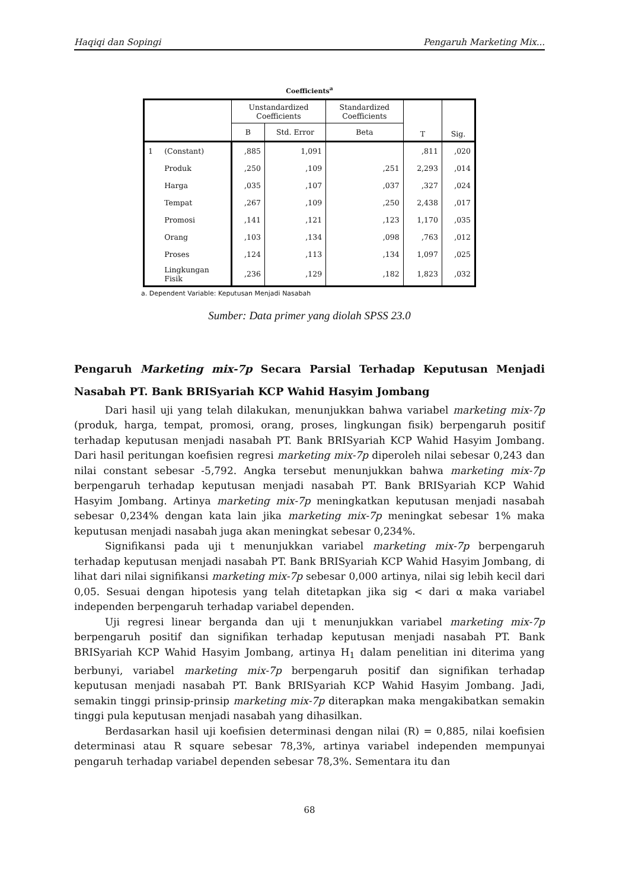Haqiqi dan Sopingi Pengaruh Marketing Mix...
Coefficients<sup>a</sup>
| | | Unstandardized Coefficients | | Standardized Coefficients | T | Sig. | |
| --- | --- | --- | --- | --- | --- | --- | --- |
| | | | B | Std. Error | | | Beta |
| 1 | (Constant) | ,885 | 1,091 | | ,811 | ,020 | |
| | Produk | ,250 | ,109 | ,251 | 2,293 | ,014 | |
| | Harga | ,035 | ,107 | ,037 | ,327 | ,024 | |
| | Tempat | ,267 | ,109 | ,250 | 2,438 | ,017 | |
| | Promosi | ,141 | ,121 | ,123 | 1,170 | ,035 | |
| | Orang | ,103 | ,134 | ,098 | ,763 | ,012 | |
| | Proses | ,124 | ,113 | ,134 | 1,097 | ,025 | |
| | Lingkungan Fisik | ,236 | ,129 | ,182 | 1,823 | ,032 | |
a. Dependent Variable: Keputusan Menjadi Nasabah
Sumber: Data primer yang diolah SPSS 23.0
Pengaruh Marketing mix-7p Secara Parsial Terhadap Keputusan Menjadi Nasabah PT. Bank BRISyariah KCP Wahid Hasyim Jombang
Dari hasil uji yang telah dilakukan, menunjukkan bahwa variabel marketing mix-7p (produk, harga, tempat, promosi, orang, proses, lingkungan fisik) berpengaruh positif terhadap keputusan menjadi nasabah PT. Bank BRISyariah KCP Wahid Hasyim Jombang. Dari hasil peritungan koefisien regresi marketing mix-7p diperoleh nilai sebesar 0,243 dan nilai constant sebesar -5,792. Angka tersebut menunjukkan bahwa marketing mix-7p berpengaruh terhadap keputusan menjadi nasabah PT. Bank BRISyariah KCP Wahid Hasyim Jombang. Artinya marketing mix-7p meningkatkan keputusan menjadi nasabah sebesar 0,234% dengan kata lain jika marketing mix-7p meningkat sebesar 1% maka keputusan menjadi nasabah juga akan meningkat sebesar 0,234%.
Signifikansi pada uji t menunjukkan variabel marketing mix-7p berpengaruh terhadap keputusan menjadi nasabah PT. Bank BRISyariah KCP Wahid Hasyim Jombang, di lihat dari nilai signifikansi marketing mix-7p sebesar 0,000 artinya, nilai sig lebih kecil dari 0,05. Sesuai dengan hipotesis yang telah ditetapkan jika sig < dari α maka variabel independen berpengaruh terhadap variabel dependen.
Uji regresi linear berganda dan uji t menunjukkan variabel marketing mix-7p berpengaruh positif dan signifikan terhadap keputusan menjadi nasabah PT. Bank BRISyariah KCP Wahid Hasyim Jombang, artinya H<sub>1</sub> dalam penelitian ini diterima yang berbunyi, variabel marketing mix-7p berpengaruh positif dan signifikan terhadap keputusan menjadi nasabah PT. Bank BRISyariah KCP Wahid Hasyim Jombang. Jadi, semakin tinggi prinsip-prinsip marketing mix-7p diterapkan maka mengakibatkan semakin tinggi pula keputusan menjadi nasabah yang dihasilkan.
Berdasarkan hasil uji koefisien determinasi dengan nilai (R) = 0,885, nilai koefisien determinasi atau R square sebesar 78,3%, artinya variabel independen mempunyai pengaruh terhadap variabel dependen sebesar 78,3%. Sementara itu dan
68